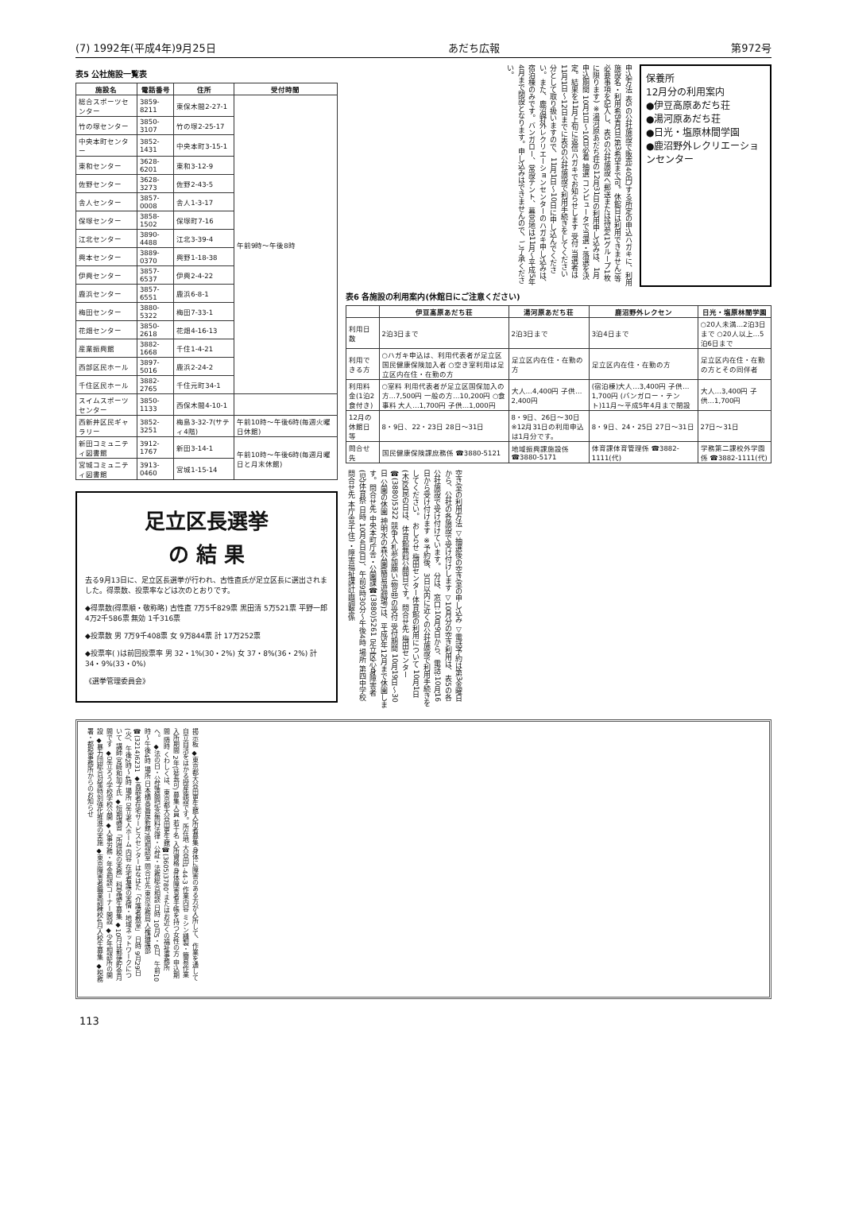(7) 1992年(平成4年)9月25日 あだち広報 第972号
表5 公社施設一覧表
| 施設名 | 電話番号 | 住所 | 受付時間 |
| --- | --- | --- | --- |
| 総合スポーツセンター | 3859-8211 | 東保木間2-27-1 | 午前9時～午後8時 |
| 竹の塚センター | 3850-3107 | 竹の塚2-25-17 | |
| 中央本町センター | 3852-1431 | 中央本町3-15-1 | |
| 東和センター | 3628-6201 | 東和3-12-9 | |
| 佐野センター | 3628-3273 | 佐野2-43-5 | |
| 舎人センター | 3857-0008 | 舎人1-3-17 | |
| 保塚センター | 3858-1502 | 保塚町7-16 | |
| 江北センター | 3890-4488 | 江北3-39-4 | |
| 興本センター | 3889-0370 | 興野1-18-38 | |
| 伊興センター | 3857-6537 | 伊興2-4-22 | |
| 鹿浜センター | 3857-6551 | 鹿浜6-8-1 | |
| 梅田センター | 3880-5322 | 梅田7-33-1 | |
| 花畑センター | 3850-2618 | 花畑4-16-13 | |
| 産業振興館 | 3882-1668 | 千住1-4-21 | |
| 西部区民ホール | 3897-5016 | 鹿浜2-24-2 | |
| 千住区民ホール | 3882-2765 | 千住元町34-1 | |
| スイムスポーツセンター | 3850-1133 | 西保木間4-10-1 | |
| 西新井区民ギャラリー | 3852-3251 | 梅島3-32-7(サティ4階) | 午前10時～午後6時(毎週火曜日休館) |
| 新田コミュニティ図書館 | 3912-1767 | 新田3-14-1 | 午前10時～午後6時(毎週月曜日と月末休館) |
| 宮城コミュニティ図書館 | 3913-0460 | 宮城1-15-14 | |
足立区長選挙
の 結 果
去る9月13日に、足立区長選挙が行われ、古性直氏が足立区長に選出されました。得票数、投票率などは次のとおりです。
◆得票数(得票順・敬称略) 古性直 7万5千829票 黒田清 5万521票 平野一郎 4万2千586票 無効 1千316票
◆投票数 男 7万9千408票 女 9万844票 計 17万252票
◆投票率( )は前回投票率 男 32・1%(30・2%) 女 37・8%(36・2%) 計 34・9%(33・0%)
《選挙管理委員会》
申込方法 表5の公社施設で販売(40円)する所定の申込ハガキに、利用施設名・利用希望月日(第3希望まで可。休館日は利用できません)等必要事項を記入し、表5の公社施設へ郵送または持参(1グループ1枚に限ります) ※湯河原あだち荘の12月31日の利用申し込みは、1月 申込期間 10月1日～10日必着 抽選 コンピュータで当選・落選を決定。結果を11月上旬に返信ハガキでお知らせします 受付 当選者は11月1日～12日までに表5の公社施設で利用手続きをしてください 分として取り扱いますので、11月1日～10日に申し込んでください。また、鹿沼野外レクリエーションセンターのハガキ申し込みは、宿泊棟のみです。バンガロー、常設テント、幕営地は11月～平成5年4月まで閉設となります。申し込みはできませんので、ご了承ください。
保養所
12月分の利用案内
●伊豆高原あだち荘
●湯河原あだち荘
●日光・塩原林間学園
●鹿沼野外レクリエーションセンター
表6 各施設の利用案内(休館日にご注意ください)
| | 伊豆高原あだち荘 | 湯河原あだち荘 | 鹿沼野外レクセン | 日光・塩原林間学園 |
| --- | --- | --- | --- | --- |
| 利用日数 | 2泊3日まで | 2泊3日まで | 3泊4日まで | ○20人未満…2泊3日まで ○20人以上…5泊6日まで |
| 利用できる方 | ○ハガキ申込は、利用代表者が足立区国民健康保険加入者 ○空き室利用は足立区内在住・在勤の方 | 足立区内在住・在勤の方 | 足立区内在住・在勤の方 | 足立区内在住・在勤の方とその同伴者 |
| 利用料金(1泊2食付き) | ○室料 利用代表者が足立区国保加入の方…7,500円 一般の方…10,200円 ○食事料 大人…1,700円 子供…1,000円 | 大人…4,400円 子供…2,400円 | (宿泊棟)大人…3,400円 子供…1,700円 (バンガロー・テント)11月～平成5年4月まで閉設 | 大人…3,400円 子供…1,700円 |
| 12月の休館日等 | 8・9日、22・23日 28日～31日 | 8・9日、26日～30日 ※12月31日の利用申込は1月分です。 | 8・9日、24・25日 27日～31日 | 27日～31日 |
| 問合せ先 | 国民健康保険課庶務係 ☎3880-5121 | 地域振興課施設係 ☎3880-5171 | 体育課体育管理係 ☎3882-1111(代) | 学務第二課校外学園係 ☎3882-1111(代) |
空き室の利用方法 ▽抽選後の空き室の申し込み ▽電話予約は第3金曜日から、公社の各施設で受け付けします ▽10月分の空き利用は、表5の各公社施設で受け付けています。 分は、窓口:10月9日から、電話:10月16日から受け付けます ※予約後、3日以内に近くの公社施設で利用手続きをしてください。 おしらせ 梅田センター体育館の利用について 10月1日(木)区民の日は、体育館無料公開日です。問合せ先 梅田センター☎(3880)5322 競争入札参加願い(物品)の受付 受付期間 10月19日～30日 公園の休園 神明水の森公園(簡易遊戯場)は、平成5年12月まで休園します。問合せ先 中央本町庁舎・公園課☎(3880)5261 足立区心身障害者(児)体育祭 日時 10月4日(日)、午前9時30分～午後4時 場所 第四中学校 問合せ先 本庁舎(千住)・障害福祉課計画調整係
掲示板 ◆東京都大谷田更生館入所者募集 身体に障害のある方が入所して、作業を通して自立自活をはかる授産施設です。所在地 大谷田1-44-3 作業内容 ミシン縫製・簡易作業 入所期間 2年(延長可) 募集人員 若干名 入所資格 身体障害者手帳を持つ女性の方 申込期間 随時 くわしくは、東京都大谷田更生館☎(3605)3780、またはお近くの福祉事務所へ。 ◆法の日・公証週間記念無料法律・公証・法務総合相談 日時 10月5・6日、午前10時～午後4時 場所 日本橋高島屋新館7階相談室 問合せ先 東京法務局人権擁護部☎(3214)6231 ◆高齢者在宅サービスセンターはなはた「介護者教室」 日時 9月29日(火)、午後2時～4時 場所 足立老人ホーム 内容 在宅看護の実情・地域ネットワークについて 講師 宮崎和加子氏 ◆短期講習「所得税の実務」科受講生募集 ◆10月は郵便貯金月間です ◆足立ろう学校学校公開 ◆人事労務・年金相談コーナー開設 ◆少年相談所の開設 ◆暴力団総合対策特別強化推進の実施 ◆東京障害者職業訓練校4月入校生募集 ◆税務署・都税事務所からのお知らせ
113